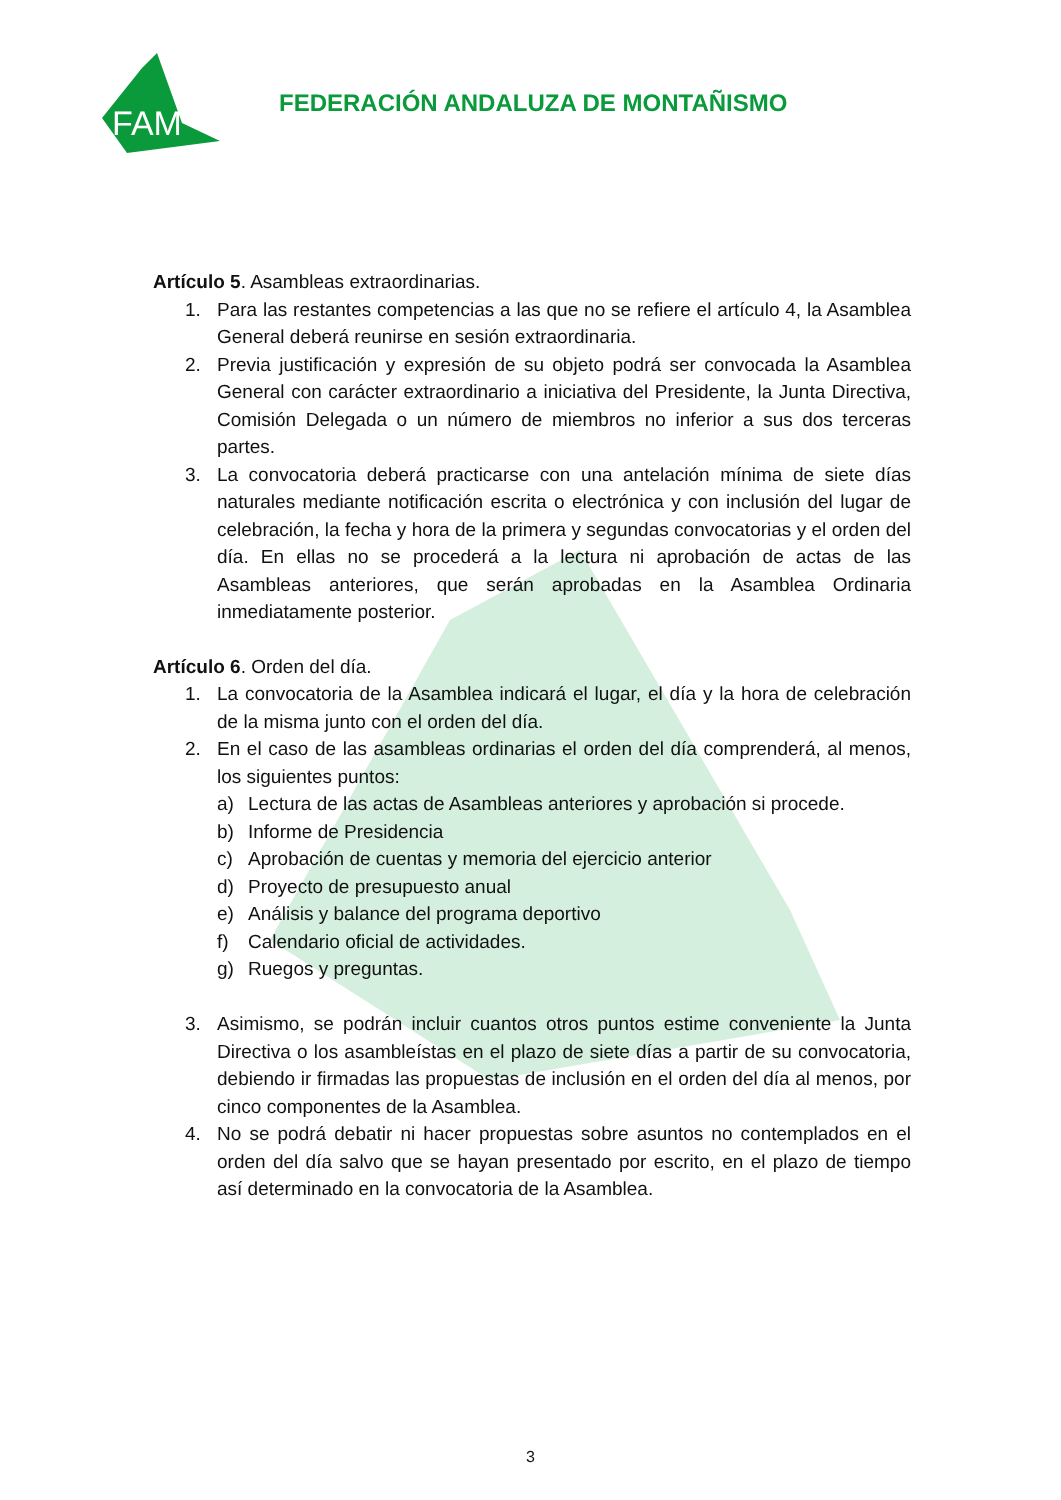FAM
FEDERACIÓN ANDALUZA DE MONTAÑISMO
Artículo 5. Asambleas extraordinarias.
1. Para las restantes competencias a las que no se refiere el artículo 4, la Asamblea General deberá reunirse en sesión extraordinaria.
2. Previa justificación y expresión de su objeto podrá ser convocada la Asamblea General con carácter extraordinario a iniciativa del Presidente, la Junta Directiva, Comisión Delegada o un número de miembros no inferior a sus dos terceras partes.
3. La convocatoria deberá practicarse con una antelación mínima de siete días naturales mediante notificación escrita o electrónica y con inclusión del lugar de celebración, la fecha y hora de la primera y segundas convocatorias y el orden del día. En ellas no se procederá a la lectura ni aprobación de actas de las Asambleas anteriores, que serán aprobadas en la Asamblea Ordinaria inmediatamente posterior.
Artículo 6. Orden del día.
1. La convocatoria de la Asamblea indicará el lugar, el día y la hora de celebración de la misma junto con el orden del día.
2. En el caso de las asambleas ordinarias el orden del día comprenderá, al menos, los siguientes puntos:
a) Lectura de las actas de Asambleas anteriores y aprobación si procede.
b) Informe de Presidencia
c) Aprobación de cuentas y memoria del ejercicio anterior
d) Proyecto de presupuesto anual
e) Análisis y balance del programa deportivo
f) Calendario oficial de actividades.
g) Ruegos y preguntas.
3. Asimismo, se podrán incluir cuantos otros puntos estime conveniente la Junta Directiva o los asambleístas en el plazo de siete días a partir de su convocatoria, debiendo ir firmadas las propuestas de inclusión en el orden del día al menos, por cinco componentes de la Asamblea.
4. No se podrá debatir ni hacer propuestas sobre asuntos no contemplados en el orden del día salvo que se hayan presentado por escrito, en el plazo de tiempo así determinado en la convocatoria de la Asamblea.
3